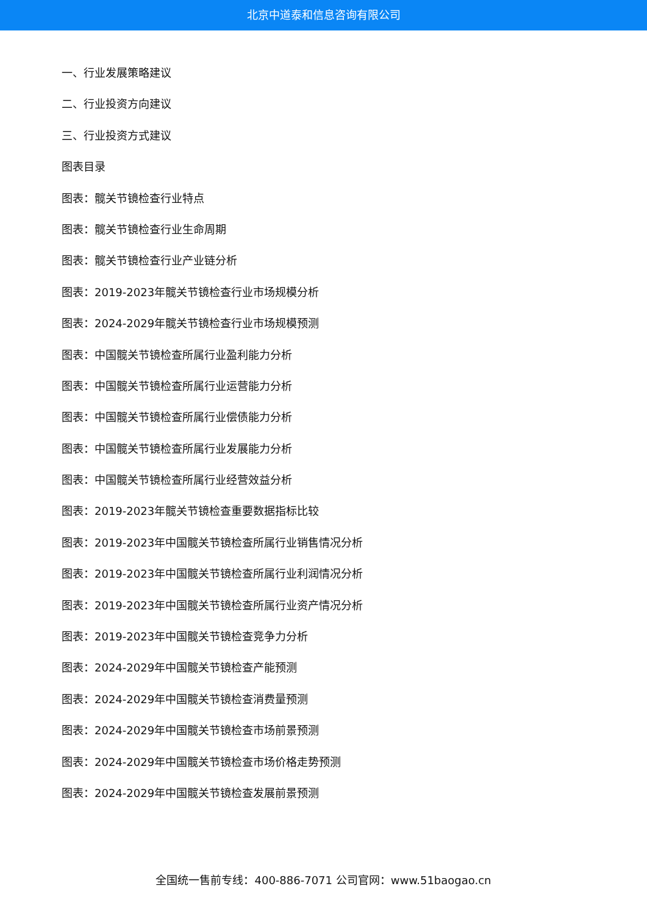北京中道泰和信息咨询有限公司
一、行业发展策略建议
二、行业投资方向建议
三、行业投资方式建议
图表目录
图表：髋关节镜检查行业特点
图表：髋关节镜检查行业生命周期
图表：髋关节镜检查行业产业链分析
图表：2019-2023年髋关节镜检查行业市场规模分析
图表：2024-2029年髋关节镜检查行业市场规模预测
图表：中国髋关节镜检查所属行业盈利能力分析
图表：中国髋关节镜检查所属行业运营能力分析
图表：中国髋关节镜检查所属行业偿债能力分析
图表：中国髋关节镜检查所属行业发展能力分析
图表：中国髋关节镜检查所属行业经营效益分析
图表：2019-2023年髋关节镜检查重要数据指标比较
图表：2019-2023年中国髋关节镜检查所属行业销售情况分析
图表：2019-2023年中国髋关节镜检查所属行业利润情况分析
图表：2019-2023年中国髋关节镜检查所属行业资产情况分析
图表：2019-2023年中国髋关节镜检查竞争力分析
图表：2024-2029年中国髋关节镜检查产能预测
图表：2024-2029年中国髋关节镜检查消费量预测
图表：2024-2029年中国髋关节镜检查市场前景预测
图表：2024-2029年中国髋关节镜检查市场价格走势预测
图表：2024-2029年中国髋关节镜检查发展前景预测
全国统一售前专线：400-886-7071 公司官网：www.51baogao.cn